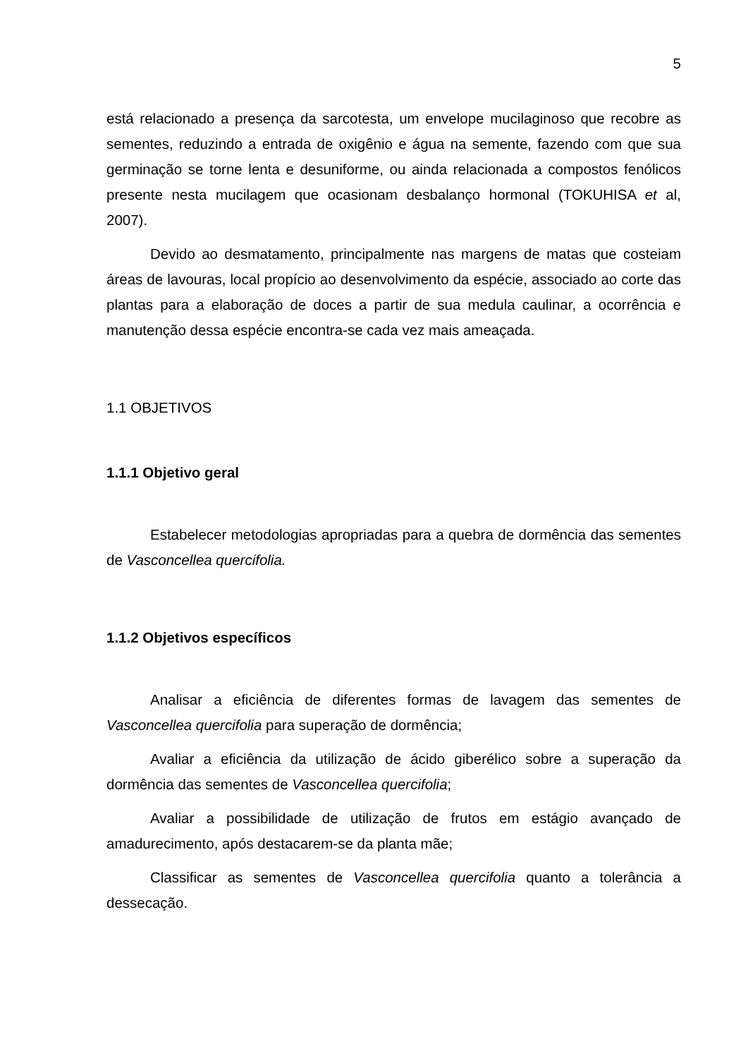5
está relacionado a presença da sarcotesta, um envelope mucilaginoso que recobre as sementes, reduzindo a entrada de oxigênio e água na semente, fazendo com que sua germinação se torne lenta e desuniforme, ou ainda relacionada a compostos fenólicos presente nesta mucilagem que ocasionam desbalanço hormonal (TOKUHISA et al, 2007).
Devido ao desmatamento, principalmente nas margens de matas que costeiam áreas de lavouras, local propício ao desenvolvimento da espécie, associado ao corte das plantas para a elaboração de doces a partir de sua medula caulinar, a ocorrência e manutenção dessa espécie encontra-se cada vez mais ameaçada.
1.1 OBJETIVOS
1.1.1 Objetivo geral
Estabelecer metodologias apropriadas para a quebra de dormência das sementes de Vasconcellea quercifolia.
1.1.2 Objetivos específicos
Analisar a eficiência de diferentes formas de lavagem das sementes de Vasconcellea quercifolia para superação de dormência;
Avaliar a eficiência da utilização de ácido giberélico sobre a superação da dormência das sementes de Vasconcellea quercifolia;
Avaliar a possibilidade de utilização de frutos em estágio avançado de amadurecimento, após destacarem-se da planta mãe;
Classificar as sementes de Vasconcellea quercifolia quanto a tolerância a dessecação.